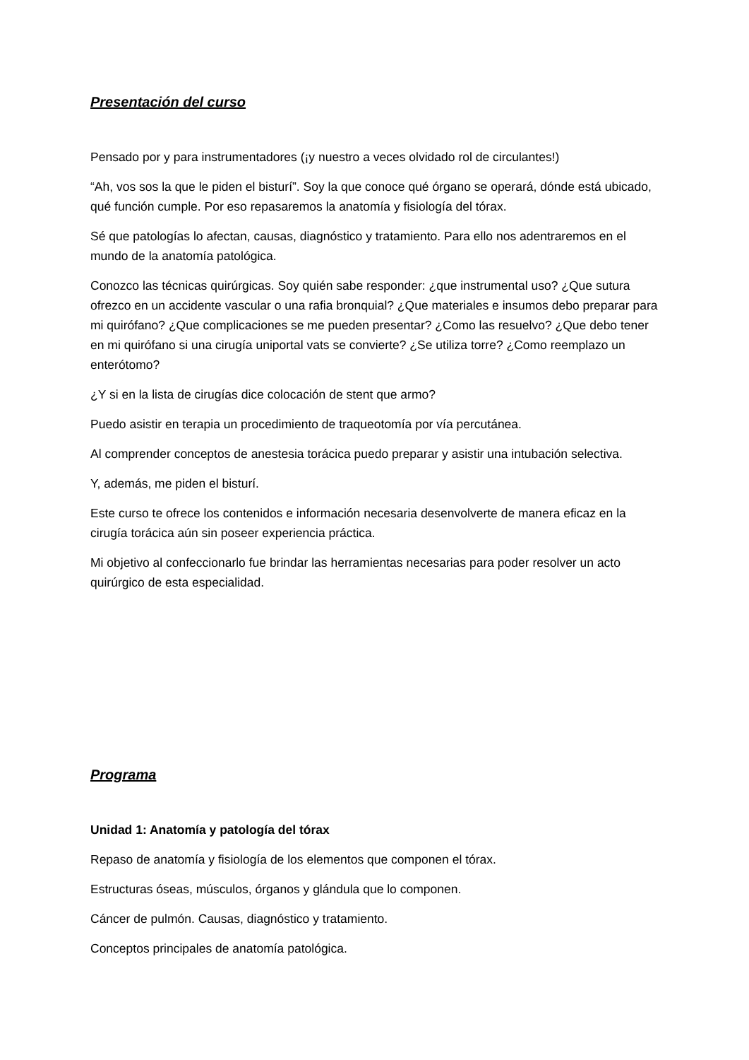Presentación del curso
Pensado por y para instrumentadores (¡y nuestro a veces olvidado rol de circulantes!)
“Ah, vos sos la que le piden el bisturí”. Soy la que conoce qué órgano se operará, dónde está ubicado, qué función cumple. Por eso repasaremos la anatomía y fisiología del tórax.
Sé que patologías lo afectan, causas, diagnóstico y tratamiento. Para ello nos adentraremos en el mundo de la anatomía patológica.
Conozco las técnicas quirúrgicas. Soy quién sabe responder: ¿que instrumental uso? ¿Que sutura ofrezco en un accidente vascular o una rafia bronquial? ¿Que materiales e insumos debo preparar para mi quirófano? ¿Que complicaciones se me pueden presentar? ¿Como las resuelvo? ¿Que debo tener en mi quirófano si una cirugía uniportal vats se convierte? ¿Se utiliza torre? ¿Como reemplazo un enterótomo?
¿Y si en la lista de cirugías dice colocación de stent que armo?
Puedo asistir en terapia un procedimiento de traqueotomía por vía percutánea.
Al comprender conceptos de anestesia torácica puedo preparar y asistir una intubación selectiva.
Y, además, me piden el bisturí.
Este curso te ofrece los contenidos e información necesaria desenvolverte de manera eficaz en la cirugía torácica aún sin poseer experiencia práctica.
Mi objetivo al confeccionarlo fue brindar las herramientas necesarias para poder resolver un acto quirúrgico de esta especialidad.
Programa
Unidad 1: Anatomía y patología del tórax
Repaso de anatomía y fisiología de los elementos que componen el tórax.
Estructuras óseas, músculos, órganos y glándula que lo componen.
Cáncer de pulmón. Causas, diagnóstico y tratamiento.
Conceptos principales de anatomía patológica.